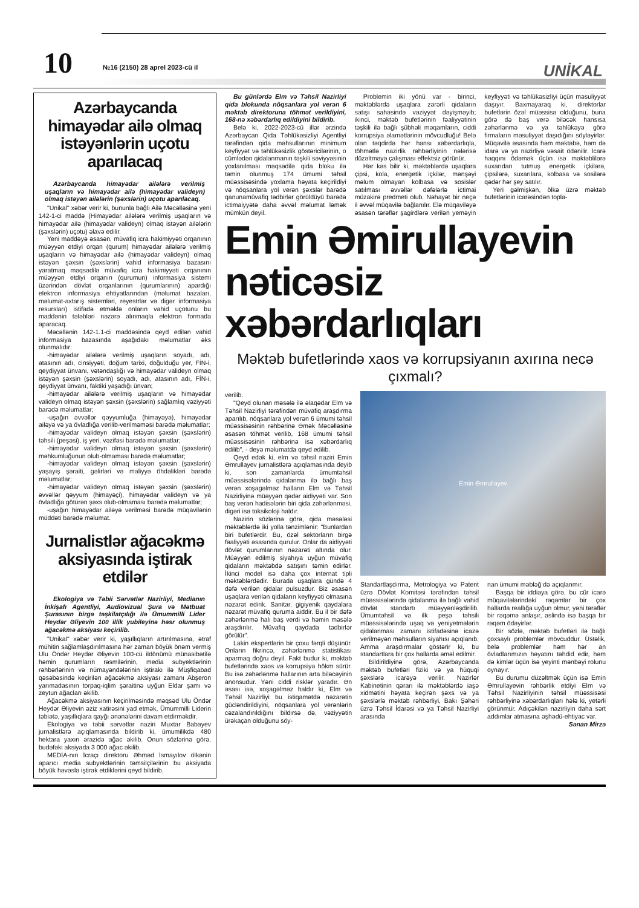10 №16 (2150) 28 aprel 2023-cü il UNİKAL
Azərbaycanda himayədar ailə olmaq istəyənlərin uçotu aparılacaq
Azərbaycanda himayədar ailələrə verilmiş uşaqların və himayədar ailə (himayədar valideyn) olmaq istəyən ailələrin (şəxslərin) uçotu aparılacaq.
"Unikal" xəbər verir ki, bununla bağlı Ailə Məcəlləsinə yeni 142-1-ci maddə (Himayədar ailələrə verilmiş uşaqların və himayədar ailə (himayədar valideyn) olmaq istəyən ailələrin (şəxslərin) uçotu) əlavə edilir.
Yeni maddəyə əsasən, müvafiq icra hakimiyyəti orqanının müəyyən etdiyi orqan (qurum) himayədar ailələrə verilmiş uşaqların və himayədar ailə (himayədar valideyn) olmaq istəyən şəxsin (şəxslərin) vahid informasiya bazasını yaratmaq məqsədilə müvafiq icra hakimiyyəti orqanının müəyyən etdiyi orqanın (qurumun) informasiya sistemi üzərindən dövlət orqanlarının (qurumlarının) apardığı elektron informasiya ehtiyatlarından (məlumat bazaları, məlumat-axtarış sistemləri, reyestrlər və digər informasiya resursları) istifadə etməklə onların vahid uçotunu bu maddənin tələbləri nəzərə alınmaqla elektron formada aparacaq.
Məcəllənin 142-1.1-ci maddəsində qeyd edilən vahid informasiya bazasında aşağıdakı məlumatlar əks olunmalıdır:
-himayədar ailələrə verilmiş uşaqların soyadı, adı, atasının adı, cinsiyyəti, doğum tarixi, doğulduğu yer, FİN-i, qeydiyyat ünvanı, vətəndaşlığı və himayədar valideyn olmaq istəyən şəxsin (şəxslərin) soyadı, adı, atasının adı, FİN-i, qeydiyyat ünvanı, faktiki yaşadığı ünvan;
-himayədar ailələrə verilmiş uşaqların və himayədar valideyn olmaq istəyən şəxsin (şəxslərin) sağlamlıq vəziyyəti barədə məlumatlar;
-uşağın əvvəllər qəyyumluğa (himayəyə), himayədar ailəyə və ya övladlığa verilib-verilməməsi barədə məlumatlar;
-himayədar valideyn olmaq istəyən şəxsin (şəxslərin) təhsili (peşəsi), iş yeri, vəzifəsi barədə məlumatlar;
-himayədar valideyn olmaq istəyən şəxsin (şəxslərin) məhkumluğunun olub-olmaması barədə məlumatlar;
-himayədar valideyn olmaq istəyən şəxsin (şəxslərin) yaşayış şəraiti, gəlirləri və maliyyə öhdəlikləri barədə məlumatlar;
-himayədar valideyn olmaq istəyən şəxsin (şəxslərin) əvvəllər qəyyum (himayəçi), himayədar valideyn və ya övladlığa götürən şəxs olub-olmaması barədə məlumatlar;
-uşağın himayədar ailəyə verilməsi barədə müqavilənin müddəti barədə məlumat.
Jurnalistlər ağacəkmə aksiyasında iştirak etdilər
Ekologiya və Təbii Sərvətlər Nazirliyi, Medianın İnkişafı Agentliyi, Audiovizual Şura və Mətbuat Şurasının birgə təşkilatçılığı ilə Ümummilli Lider Heydər Əliyevin 100 illik yubileyinə həsr olunmuş ağacəkmə aksiyası keçirilib.
"Unikal" xəbər verir ki, yaşıllıqların artırılmasına, ətraf mühitin sağlamlaşdırılmasına hər zaman böyük önəm vermiş Ulu Öndər Heydər Əliyevin 100-cü ildönümü münasibətilə həmin qurumların rəsmilərinin, media subyektlərinin rəhbərlərinin və nümayəndələrinin iştirakı ilə Müşfiqabad qəsəbəsində keçirilən ağacəkmə aksiyası zamanı Abşeron yarımadasının torpaq-iqlim şəraitinə uyğun Eldar şamı və zeytun ağacları əkilib.
Ağacəkmə aksiyasının keçirilməsində məqsəd Ulu Öndər Heydər Əliyevin əziz xatirəsini yad etmək, Ümummilli Liderin təbiətə, yaşıllıqlara qayğı ənənələrini davam etdirməkdir.
Ekologiya və təbii sərvətlər naziri Muxtar Babayev jurnalistlərə açıqlamasında bildirib ki, ümumilikdə 480 hektara yaxın ərazidə ağac əkilib. Onun sözlərinə görə, budəfəki aksiyada 3 000 ağac əkilib.
MEDİA-nın İcraçı direktoru Əhməd İsmayılov ölkənin aparıcı media subyektlərinin təmsilçilərinin bu aksiyada böyük həvəslə iştirak etdiklərini qeyd bildirib.
Bu günlərdə Elm və Təhsil Nazirliyi qida blokunda nöqsanlara yol verən 6 məktəb direktoruna töhmət verildiyini, 168-nə xəbərdarlıq edildiyini bildirib.
Belə ki, 2022-2023-cü illər ərzində Azərbaycan Qida Təhlükəsizliyi Agentliyi tərəfindən qida məhsullarının minimum keyfiyyət və təhlükəsizlik göstəricilərinin, o cümlədən qidalanmanın təşkili səviyyəsinin yoxlanılması məqsədilə qida bloku ilə təmin olunmuş 174 ümumi təhsil müəssisəsində yoxlama həyata keçirildiyi və nöqsanlara yol verən şəxslər barədə qanunamüvafiq tədbirlər görüldüyü barədə ictimaiyyətə daha əvvəl məlumat ləmək mümkün deyil.
Problemin iki yönü var - birinci, məktəblərdə uşaqlara zərərli qidaların satışı sahəsində vəziyyət dəyişməyib; ikinci, məktəb bufetlərinin fəaliyyətinin təşkili ilə bağlı şübhəli məqamların, ciddi korrupsiya əlamətlərinin mövcudluğu! Belə olan təqdirdə hər hansı xəbərdarlıqla, töhmətlə nazirlik rəhbərliyinin nələrisə düzəltməyə çalışması effektsiz görünür.
Hər kəs bilir ki, məktəblərdə uşaqlara çipsi, kola, energetik içkilər, mənşəyi məlum olmayan kolbasa və sosislər satılması əvvəllər dəfələrlə ictimai müzakirə predmeti olub. Nəhayət bir neçə il əvvəl müqavilə bağlanılır. Elə müqaviləyə əsasən tərəflər şagirdlərə verilən yeməyin keyfiyyəti və təhlükəsizliyi üçün məsuliyyət daşıyır. Baxmayaraq ki, direktorlar bufetlərin özəl müəssisə olduğunu, buna görə də baş verə biləcək hansısa zəhərlənmə və ya təhlükəyə görə firmaların məsuliyyət daşıdığını söyləyirlər. Müqavilə əsasında həm məktəbə, həm də idarə və ya nazirliyə vəsait ödənilir. İcarə haqqını ödəmək üçün isə məktəblilərə suxarıdan tutmuş energetik içkilərə, çipsilərə, suxarılara, kolbasa və sosilərə qədər hər şey satılır.
Yeri gəlmişkən, ölkə üzrə məktəb bufetlərinin icarəsindən topla-
Emin Əmirullayevin nəticəsiz xəbərdarlıqları
Məktəb bufetlərində xaos və korrupsiyanın axırına necə çıxmalı?
verilib.
"Qeyd olunan məsələ ilə əlaqədar Elm və Təhsil Nazirliyi tərəfindən müvafiq araşdırma aparılıb, nöqsanlara yol verən 6 ümumi təhsil müəssisəsinin rəhbərinə Əmək Məcəlləsinə əsasən töhmət verilib, 168 ümumi təhsil müəssisəsinin rəhbərinə isə xəbərdarlıq edilib", - deyə məlumatda qeyd edilib.
Qeyd edək ki, elm və təhsil naziri Emin Əmrullayev jurnalistlərə açıqlamasında deyib ki, son zamanlarda ümumtəhsil müəssisələrində qidalanma ilə bağlı baş verən xoşagəlməz halların Elm və Təhsil Nazirliyinə müəyyən qədər aidiyyəti var. Son baş verən hadisələrin biri qida zəhərlənməsi, digəri isə toksikoloji haldır.
Nazirin sözlərinə görə, qida məsələsi məktəblərdə iki yolla tənzimlənir: "Bunlardan biri bufetlərdir. Bu, özəl sektorların birgə fəaliyyəti əsasında qurulur. Onlar da aidiyyəti dövlət qurumlarının nəzarəti altında olur. Müəyyən edilmiş siyahıya uyğun müvafiq qidaların məktəbdə satışını təmin edirlər. İkinci model isə daha çox internat tipli məktəblərdədir. Burada uşaqlara gündə 4 dəfə verilən qidalar pulsuzdur. Biz əsasən uşaqlara verilən qidaların keyfiyyəti olmasına nəzarət edirik. Sanitar, gigiyenik qaydalara nəzarət müvafiq quruma aiddir. Bu il bir dəfə zəhərlənmə halı baş verdi və həmin məsələ araşdırılır. Müvafiq qaydada tədbirlər görülür".
Lakin ekspertlərin bir çoxu fərqli düşünür. Onların fikrincə, zəhərlənmə statistikası aparmaq doğru deyil. Fakt budur ki, məktəb bufetlərində xaos və korrupsiya hökm sürür. Bu isə zəhərlənmə hallarının arta biləcəyinin anonsudur. Yəni ciddi risklər yaradır. Ən əsası isə, xoşagəlməz haldır ki, Elm və Təhsil Nazirliyi bu istiqamətdə nəzarətin gücləndirildiyini, nöqsanlara yol verənlərin cəzalandırıldığını bildirsə də, vəziyyətin ürəkaçan olduğunu söy-
Emin Əmrullayev
Standartlaşdırma, Metrologiya və Patent üzrə Dövlət Komitəsi tərəfindən təhsil müəssisələrində qidalanma ilə bağlı vahid dövlət standartı müəyyənləşdirilib. Ümumtəhsil və ilk peşə təhsili müəssisələrində uşaq və yeniyetmələrin qidalanması zamanı istifadəsinə icazə verilməyən məhsulların siyahısı açıqlanıb. Amma araşdırmalar göstərir ki, bu standartlara bir çox hallarda əməl edilmir.
Bildirildiyinə görə, Azərbaycanda məktəb bufetləri fiziki və ya hüquqi şəxslərə icarəyə verilir. Nazirlər Kabinetinin qərarı ilə məktəblərdə iaşə xidmətini həyata keçirən şəxs və ya şəxslərlə məktəb rəhbərliyi, Bakı Şəhəri üzrə Təhsil İdarəsi və ya Təhsil Nazirliyi arasında
nan ümumi məbləğ də açıqlanmır.
Başqa bir iddiaya görə, bu cür icarə müqavilələrindəki rəqəmlər bir çox hallarda reallığa uyğun olmur, yəni tərəflər bir rəqəmə anlaşır, əslində isə başqa bir rəqəm ödəyirlər.
Bir sözlə, məktəb bufetləri ilə bağlı çoxsaylı problemlər mövcuddur. Üstəlik, belə problemlər həm hər an övladlarımızın həyatını təhdid edir, həm də kimlər üçün isə yeyinti mənbəyi rolunu oynayır.
Bu durumu düzəltmək üçün isə Emin Əmrullayevin rəhbərlik etdiyi Elm və Təhsil Nazirliyinin təhsil müəssisəsi rəhbərliyinə xəbərdarlıqları hələ ki, yetərli görünmür. Adıçəkilən nazirliyin daha sərt addımlar atmasına əşhədü-ehtiyac var.
Sənan Mirzə